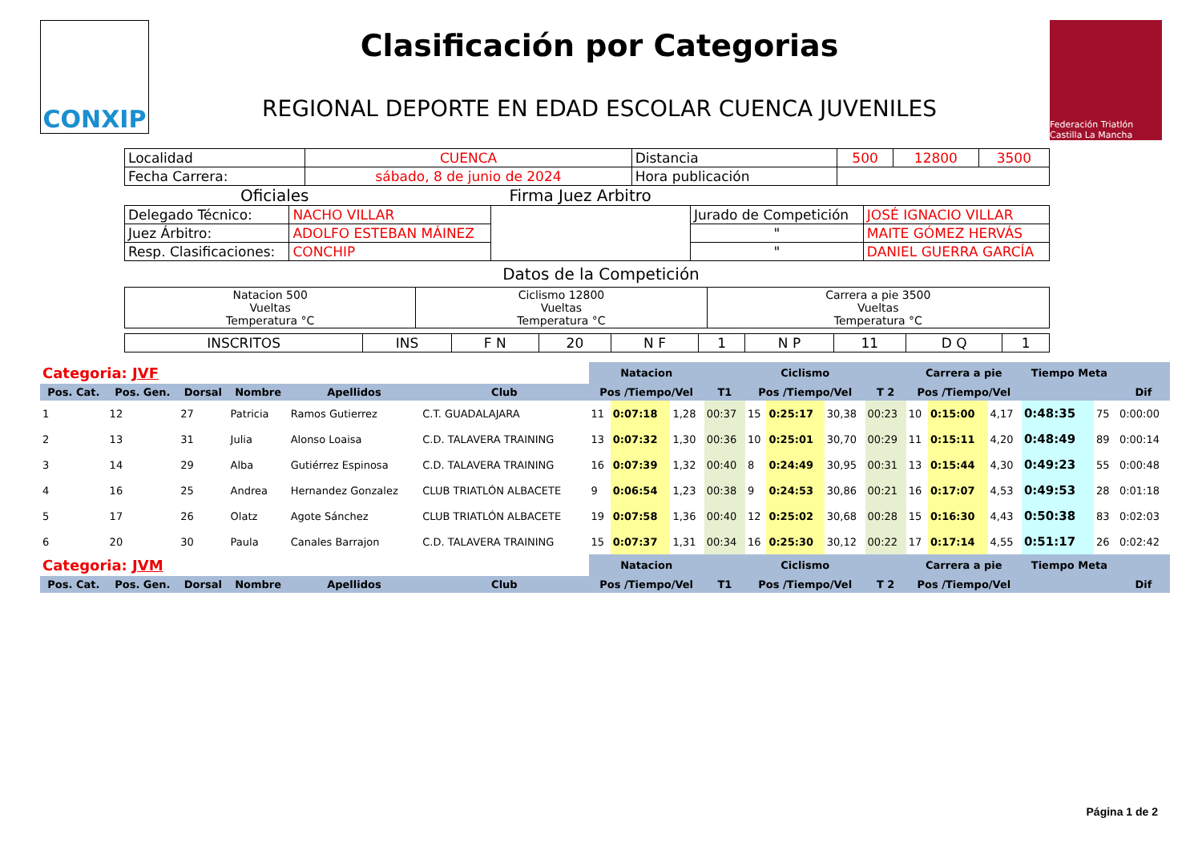CONXIP
Clasificación por Categorias
REGIONAL DEPORTE EN EDAD ESCOLAR CUENCA JUVENILES
Federación Triatlón Castilla La Mancha
| Localidad | CUENCA | Distancia | 500 | 12800 | 3500 |
| Fecha Carrera: | sábado, 8 de junio de 2024 | Hora publicación | | | |
Oficiales Firma Juez Arbitro
| Delegado Técnico: | NACHO VILLAR | | Jurado de Competición | JOSÉ IGNACIO VILLAR |
| Juez Árbitro: | ADOLFO ESTEBAN MÁINEZ | | " | MAITE GÓMEZ HERVÁS |
| Resp. Clasificaciones: | CONCHIP | | " | DANIEL GUERRA GARCÍA |
Datos de la Competición
| Natacion 500 Vueltas Temperatura °C | Ciclismo 12800 Vueltas Temperatura °C | Carrera a pie 3500 Vueltas Temperatura °C |
| INSCRITOS | INS | F N | 20 | N F | 1 | N P | 11 | D Q | 1 |
| Categoria: JVF | | | | | | Natacion | | | | Ciclismo | | | | Carrera a pie | | | Tiempo Meta | | |
| --- | --- | --- | --- | --- | --- | --- | --- | --- | --- | --- | --- | --- | --- | --- | --- | --- | --- | --- | --- |
| Pos. Cat. | Pos. Gen. | Dorsal | Nombre | Apellidos | Club | Pos /Tiempo/Vel | | | T1 | Pos /Tiempo/Vel | | | T 2 | Pos /Tiempo/Vel | | | | | Dif |
| 1 | 12 | 27 | Patricia | Ramos Gutierrez | C.T. GUADALAJARA | 11 | 0:07:18 | 1,28 | 00:37 | 15 | 0:25:17 | 30,38 | 00:23 | 10 | 0:15:00 | 4,17 | 0:48:35 | 75 | 0:00:00 |
| 2 | 13 | 31 | Julia | Alonso Loaisa | C.D. TALAVERA TRAINING | 13 | 0:07:32 | 1,30 | 00:36 | 10 | 0:25:01 | 30,70 | 00:29 | 11 | 0:15:11 | 4,20 | 0:48:49 | 89 | 0:00:14 |
| 3 | 14 | 29 | Alba | Gutiérrez Espinosa | C.D. TALAVERA TRAINING | 16 | 0:07:39 | 1,32 | 00:40 | 8 | 0:24:49 | 30,95 | 00:31 | 13 | 0:15:44 | 4,30 | 0:49:23 | 55 | 0:00:48 |
| 4 | 16 | 25 | Andrea | Hernandez Gonzalez | CLUB TRIATLÓN ALBACETE | 9 | 0:06:54 | 1,23 | 00:38 | 9 | 0:24:53 | 30,86 | 00:21 | 16 | 0:17:07 | 4,53 | 0:49:53 | 28 | 0:01:18 |
| 5 | 17 | 26 | Olatz | Agote Sánchez | CLUB TRIATLÓN ALBACETE | 19 | 0:07:58 | 1,36 | 00:40 | 12 | 0:25:02 | 30,68 | 00:28 | 15 | 0:16:30 | 4,43 | 0:50:38 | 83 | 0:02:03 |
| 6 | 20 | 30 | Paula | Canales Barrajon | C.D. TALAVERA TRAINING | 15 | 0:07:37 | 1,31 | 00:34 | 16 | 0:25:30 | 30,12 | 00:22 | 17 | 0:17:14 | 4,55 | 0:51:17 | 26 | 0:02:42 |
| Categoria: JVM | | | | | | Natacion | | | | Ciclismo | | | | Carrera a pie | | | Tiempo Meta | | |
| Pos. Cat. | Pos. Gen. | Dorsal | Nombre | Apellidos | Club | Pos /Tiempo/Vel | | | T1 | Pos /Tiempo/Vel | | | T 2 | Pos /Tiempo/Vel | | | | | Dif |
Página 1 de 2